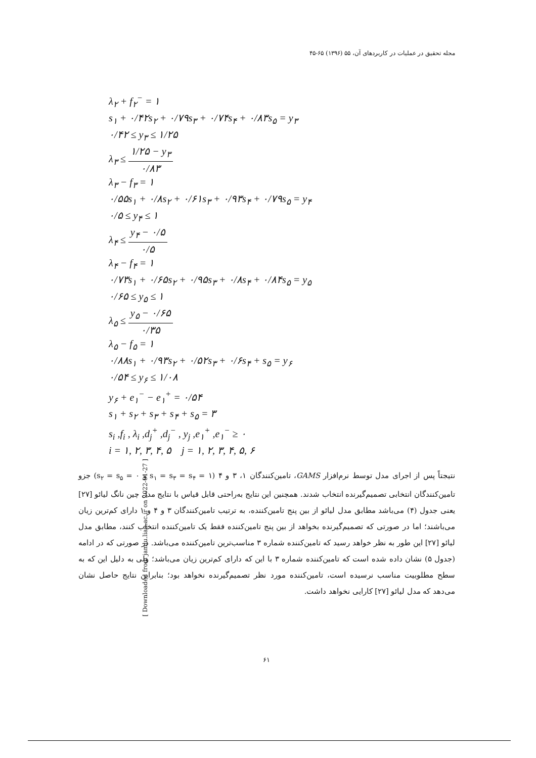مجله تحقیق در عملیات در کاربردهای آن، ۵۵ (۱۳۹۶) ۶۵-۴۵
λ<sub>۲</sub> + f<sub>۲</sub><sup>−</sup> = ۱
s<sub>۱</sub> + ۰/۴۲s<sub>۲</sub> + ۰/۷۹s<sub>۳</sub> + ۰/۷۴s<sub>۴</sub> + ۰/۸۳s<sub>۵</sub> = y<sub>۳</sub>
۰/۴۲ ≤ y<sub>۳</sub> ≤ ۱/۲۵
λ<sub>۳</sub> ≤ ۱/۲۵ − y<sub>۳</sub> ۰/۸۳
λ<sub>۳</sub> − f<sub>۳</sub> = ۱
۰/۵۵s<sub>۱</sub> + ۰/۸s<sub>۲</sub> + ۰/۶۱s<sub>۳</sub> + ۰/۹۳s<sub>۴</sub> + ۰/۷۹s<sub>۵</sub> = y<sub>۴</sub>
۰/۵ ≤ y<sub>۴</sub> ≤ ۱
λ<sub>۴</sub> ≤ y<sub>۴</sub> − ۰/۵ ۰/۵
λ<sub>۴</sub> − f<sub>۴</sub> = ۱
۰/۷۳s<sub>۱</sub> + ۰/۶۵s<sub>۲</sub> + ۰/۹۵s<sub>۳</sub> + ۰/۸s<sub>۴</sub> + ۰/۸۴s<sub>۵</sub> = y<sub>۵</sub>
۰/۶۵ ≤ y<sub>۵</sub> ≤ ۱
λ<sub>۵</sub> ≤ y<sub>۵</sub> − ۰/۶۵ ۰/۳۵
λ<sub>۵</sub> − f<sub>۵</sub> = ۱
۰/۸۸s<sub>۱</sub> + ۰/۹۳s<sub>۲</sub> + ۰/۵۲s<sub>۳</sub> + ۰/۶s<sub>۴</sub> + s<sub>۵</sub> = y<sub>۶</sub>
۰/۵۴ ≤ y<sub>۶</sub> ≤ ۱/۰۸
y<sub>۶</sub> + e<sub>۱</sub><sup>−</sup> − e<sub>۱</sub><sup>+</sup> = ۰/۵۴
s<sub>۱</sub> + s<sub>۲</sub> + s<sub>۳</sub> + s<sub>۴</sub> + s<sub>۵</sub> = ۳
s<sub>i</sub> ,f<sub>i</sub> , λ<sub>i</sub> ,d<sub>j</sub><sup>+</sup> ,d<sub>j</sub><sup>−</sup> , y<sub>j</sub> ,e<sub>۱</sub><sup>+</sup> ,e<sub>۱</sub><sup>−</sup> ≥ ۰
i = ۱, ۲, ۳, ۴, ۵ j = ۱, ۲, ۳, ۴, ۵, ۶
نتیجتاً پس از اجرای مدل توسط نرم‌افزار GAMS، تامین‌کنندگان ۱، ۳ و ۴ (s<sub>۱</sub> = s<sub>۳</sub> = s<sub>۴</sub> = ۱ و s<sub>۲</sub> = s<sub>۵</sub> = ۰) جزو تامین‌کنندگان انتخابی تصمیم‌گیرنده انتخاب شدند. همچنین این نتایج به‌راحتی قابل قیاس با نتایج مدل چین نانگ لیائو [۲۷] یعنی جدول (۴) می‌باشد مطابق مدل لیائو از بین پنج تامین‌کننده، به ترتیب تامین‌کنندگان ۳ و ۴ و ۱ دارای کم‌ترین زیان می‌باشند؛ اما در صورتی که تصمیم‌گیرنده بخواهد از بین پنج تامین‌کننده فقط یک تامین‌کننده انتخاب کنند، مطابق مدل لیائو [۲۷] این طور به نظر خواهد رسید که تامین‌کننده شماره ۳ مناسب‌ترین تامین‌کننده می‌باشد. در صورتی که در ادامه (جدول ۵) نشان داده شده است که تامین‌کننده شماره ۳ با این که دارای کم‌ترین زیان می‌باشد؛ ولی به دلیل این که به سطح مطلوبیت مناسب نرسیده است، تامین‌کننده مورد نظر تصمیم‌گیرنده نخواهد بود؛ بنابراین نتایج حاصل نشان می‌دهد که مدل لیائو [۲۷] کارایی نخواهد داشت.
[ Downloaded from jamlu.liau.ac.ir on 2022-01-27 ]
۶۱